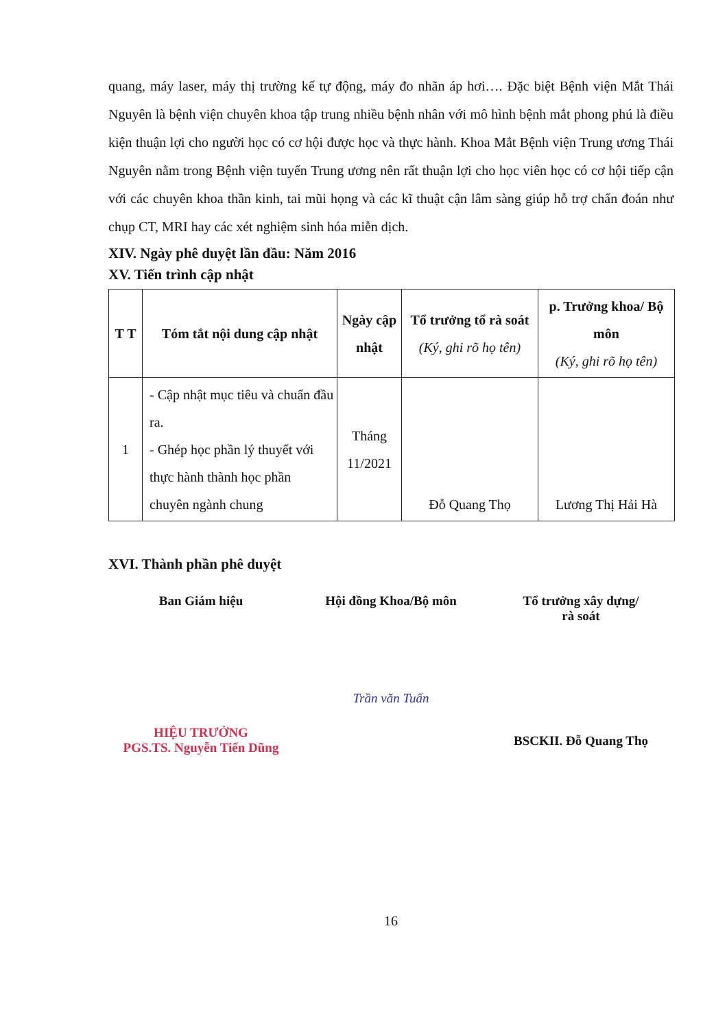quang, máy laser, máy thị trường kế tự động, máy đo nhãn áp hơi…. Đặc biệt Bệnh viện Mắt Thái Nguyên là bệnh viện chuyên khoa tập trung nhiều bệnh nhân với mô hình bệnh mắt phong phú là điều kiện thuận lợi cho người học có cơ hội được học và thực hành. Khoa Mắt Bệnh viện Trung ương Thái Nguyên nằm trong Bệnh viện tuyến Trung ương nên rất thuận lợi cho học viên học có cơ hội tiếp cận với các chuyên khoa thần kinh, tai mũi họng và các kĩ thuật cận lâm sàng giúp hỗ trợ chẩn đoán như chụp CT, MRI hay các xét nghiệm sinh hóa miễn dịch.
XIV. Ngày phê duyệt lần đầu: Năm 2016
XV. Tiến trình cập nhật
| T T | Tóm tắt nội dung cập nhật | Ngày cập nhật | Tổ trưởng tổ rà soát (Ký, ghi rõ họ tên) | p. Trưởng khoa/ Bộ môn (Ký, ghi rõ họ tên) |
| --- | --- | --- | --- | --- |
| 1 | - Cập nhật mục tiêu và chuẩn đầu ra. - Ghép học phần lý thuyết với thực hành thành học phần chuyên ngành chung | Tháng 11/2021 | Đỗ Quang Thọ | Lương Thị Hải Hà |
XVI. Thành phần phê duyệt
Ban Giám hiệu
HIỆU TRƯỞNG
PGS.TS. Nguyễn Tiến Dũng
Hội đồng Khoa/Bộ môn
Trần văn Tuấn
Tổ trưởng xây dựng/
rà soát
BSCKII. Đỗ Quang Thọ
16